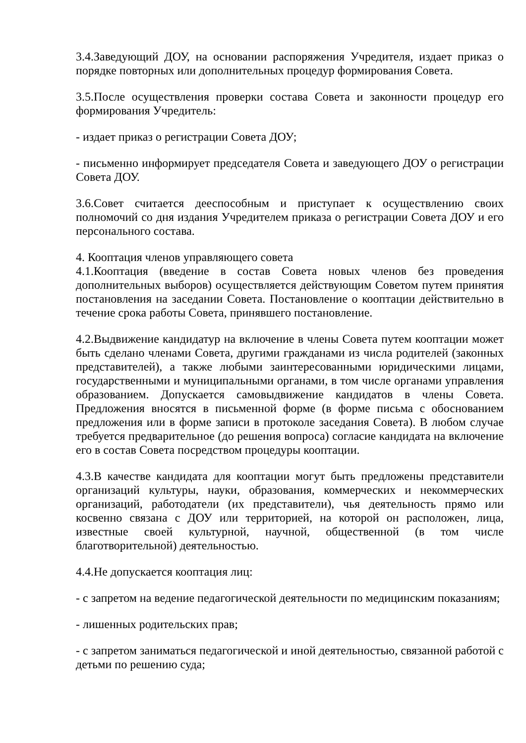3.4.Заведующий ДОУ, на основании распоряжения Учредителя, издает приказ о порядке повторных или дополнительных процедур формирования Совета.
3.5.После осуществления проверки состава Совета и законности процедур его формирования Учредитель:
- издает приказ о регистрации Совета ДОУ;
- письменно информирует председателя Совета и заведующего ДОУ о регистрации Совета ДОУ.
3.6.Совет считается дееспособным и приступает к осуществлению своих полномочий со дня издания Учредителем приказа о регистрации Совета ДОУ и его персонального состава.
4. Кооптация членов управляющего совета
4.1.Кооптация (введение в состав Совета новых членов без проведения дополнительных выборов) осуществляется действующим Советом путем принятия постановления на заседании Совета. Постановление о кооптации действительно в течение срока работы Совета, принявшего постановление.
4.2.Выдвижение кандидатур на включение в члены Совета путем кооптации может быть сделано членами Совета, другими гражданами из числа родителей (законных представителей), а также любыми заинтересованными юридическими лицами, государственными и муниципальными органами, в том числе органами управления образованием. Допускается самовыдвижение кандидатов в члены Совета. Предложения вносятся в письменной форме (в форме письма с обоснованием предложения или в форме записи в протоколе заседания Совета). В любом случае требуется предварительное (до решения вопроса) согласие кандидата на включение его в состав Совета посредством процедуры кооптации.
4.3.В качестве кандидата для кооптации могут быть предложены представители организаций культуры, науки, образования, коммерческих и некоммерческих организаций, работодатели (их представители), чья деятельность прямо или косвенно связана с ДОУ или территорией, на которой он расположен, лица, известные своей культурной, научной, общественной (в том числе благотворительной) деятельностью.
4.4.Не допускается кооптация лиц:
- с запретом на ведение педагогической деятельности по медицинским показаниям;
- лишенных родительских прав;
- с запретом заниматься педагогической и иной деятельностью, связанной работой с детьми по решению суда;